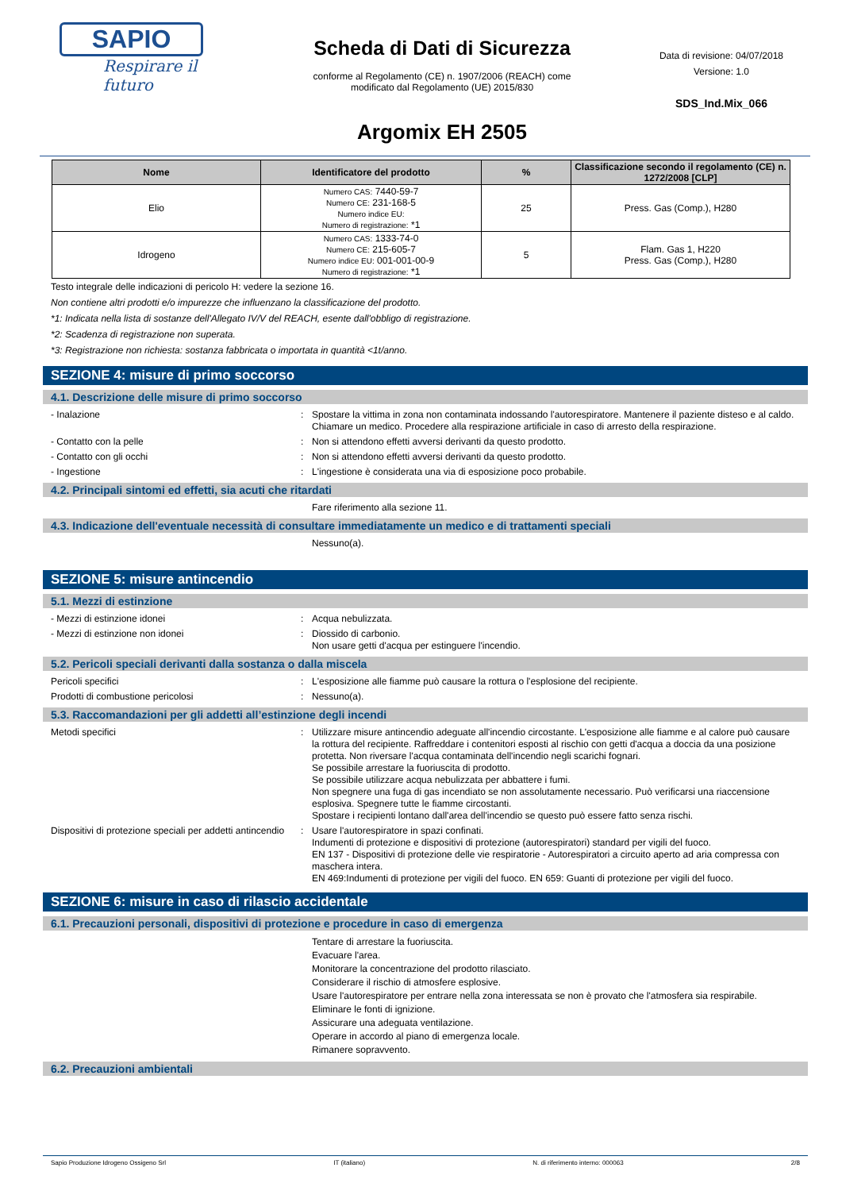SAPIO
Respirare il futuro
Scheda di Dati di Sicurezza
conforme al Regolamento (CE) n. 1907/2006 (REACH) come
modificato dal Regolamento (UE) 2015/830
Argomix EH 2505
Data di revisione: 04/07/2018
Versione: 1.0
SDS_Ind.Mix_066
| Nome | Identificatore del prodotto | % | Classificazione secondo il regolamento (CE) n. 1272/2008 [CLP] |
| --- | --- | --- | --- |
| Elio | Numero CAS: 7440-59-7 Numero CE: 231-168-5 Numero indice EU: Numero di registrazione: *1 | 25 | Press. Gas (Comp.), H280 |
| Idrogeno | Numero CAS: 1333-74-0 Numero CE: 215-605-7 Numero indice EU: 001-001-00-9 Numero di registrazione: *1 | 5 | Flam. Gas 1, H220 Press. Gas (Comp.), H280 |
Testo integrale delle indicazioni di pericolo H: vedere la sezione 16.
Non contiene altri prodotti e/o impurezze che influenzano la classificazione del prodotto.
*1: Indicata nella lista di sostanze dell'Allegato IV/V del REACH, esente dall'obbligo di registrazione.
*2: Scadenza di registrazione non superata.
*3: Registrazione non richiesta: sostanza fabbricata o importata in quantità <1t/anno.
SEZIONE 4: misure di primo soccorso
4.1. Descrizione delle misure di primo soccorso
- Inalazione : Spostare la vittima in zona non contaminata indossando l'autorespiratore. Mantenere il paziente disteso e al caldo. Chiamare un medico. Procedere alla respirazione artificiale in caso di arresto della respirazione.
- Contatto con la pelle : Non si attendono effetti avversi derivanti da questo prodotto.
- Contatto con gli occhi : Non si attendono effetti avversi derivanti da questo prodotto.
- Ingestione : L'ingestione è considerata una via di esposizione poco probabile.
4.2. Principali sintomi ed effetti, sia acuti che ritardati
Fare riferimento alla sezione 11.
4.3. Indicazione dell'eventuale necessità di consultare immediatamente un medico e di trattamenti speciali
Nessuno(a).
SEZIONE 5: misure antincendio
5.1. Mezzi di estinzione
- Mezzi di estinzione idonei : Acqua nebulizzata.
- Mezzi di estinzione non idonei : Diossido di carbonio.
Non usare getti d'acqua per estinguere l'incendio.
5.2. Pericoli speciali derivanti dalla sostanza o dalla miscela
Pericoli specifici : L'esposizione alle fiamme può causare la rottura o l'esplosione del recipiente.
Prodotti di combustione pericolosi : Nessuno(a).
5.3. Raccomandazioni per gli addetti all’estinzione degli incendi
Metodi specifici : Utilizzare misure antincendio adeguate all'incendio circostante. L'esposizione alle fiamme e al calore può causare la rottura del recipiente. Raffreddare i contenitori esposti al rischio con getti d'acqua a doccia da una posizione protetta. Non riversare l'acqua contaminata dell'incendio negli scarichi fognari.
Se possibile arrestare la fuoriuscita di prodotto.
Se possibile utilizzare acqua nebulizzata per abbattere i fumi.
Non spegnere una fuga di gas incendiato se non assolutamente necessario. Può verificarsi una riaccensione esplosiva. Spegnere tutte le fiamme circostanti.
Spostare i recipienti lontano dall'area dell'incendio se questo può essere fatto senza rischi.
Dispositivi di protezione speciali per addetti antincendio
: Usare l'autorespiratore in spazi confinati.
Indumenti di protezione e dispositivi di protezione (autorespiratori) standard per vigili del fuoco.
EN 137 - Dispositivi di protezione delle vie respiratorie - Autorespiratori a circuito aperto ad aria compressa con maschera intera.
EN 469:Indumenti di protezione per vigili del fuoco. EN 659: Guanti di protezione per vigili del fuoco.
SEZIONE 6: misure in caso di rilascio accidentale
6.1. Precauzioni personali, dispositivi di protezione e procedure in caso di emergenza
Tentare di arrestare la fuoriuscita.
Evacuare l'area.
Monitorare la concentrazione del prodotto rilasciato.
Considerare il rischio di atmosfere esplosive.
Usare l'autorespiratore per entrare nella zona interessata se non è provato che l'atmosfera sia respirabile.
Eliminare le fonti di ignizione.
Assicurare una adeguata ventilazione.
Operare in accordo al piano di emergenza locale.
Rimanere sopravvento.
6.2. Precauzioni ambientali
Sapio Produzione Idrogeno Ossigeno Srl IT (italiano) N. di riferimento interno: 000063 2/8